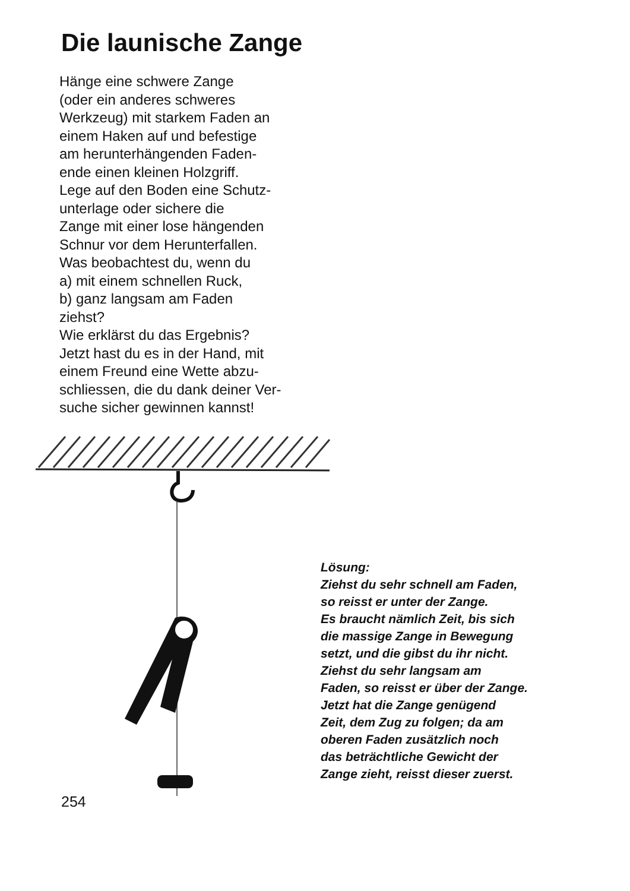Die launische Zange
Hänge eine schwere Zange
(oder ein anderes schweres
Werkzeug) mit starkem Faden an
einem Haken auf und befestige
am herunterhängenden Faden-
ende einen kleinen Holzgriff.
Lege auf den Boden eine Schutz-
unterlage oder sichere die
Zange mit einer lose hängenden
Schnur vor dem Herunterfallen.
Was beobachtest du, wenn du
a) mit einem schnellen Ruck,
b) ganz langsam am Faden
ziehst?
Wie erklärst du das Ergebnis?
Jetzt hast du es in der Hand, mit
einem Freund eine Wette abzu-
schliessen, die du dank deiner Ver-
suche sicher gewinnen kannst!
Lösung:
Ziehst du sehr schnell am Faden,
so reisst er unter der Zange.
Es braucht nämlich Zeit, bis sich
die massige Zange in Bewegung
setzt, und die gibst du ihr nicht.
Ziehst du sehr langsam am
Faden, so reisst er über der Zange.
Jetzt hat die Zange genügend
Zeit, dem Zug zu folgen; da am
oberen Faden zusätzlich noch
das beträchtliche Gewicht der
Zange zieht, reisst dieser zuerst.
254